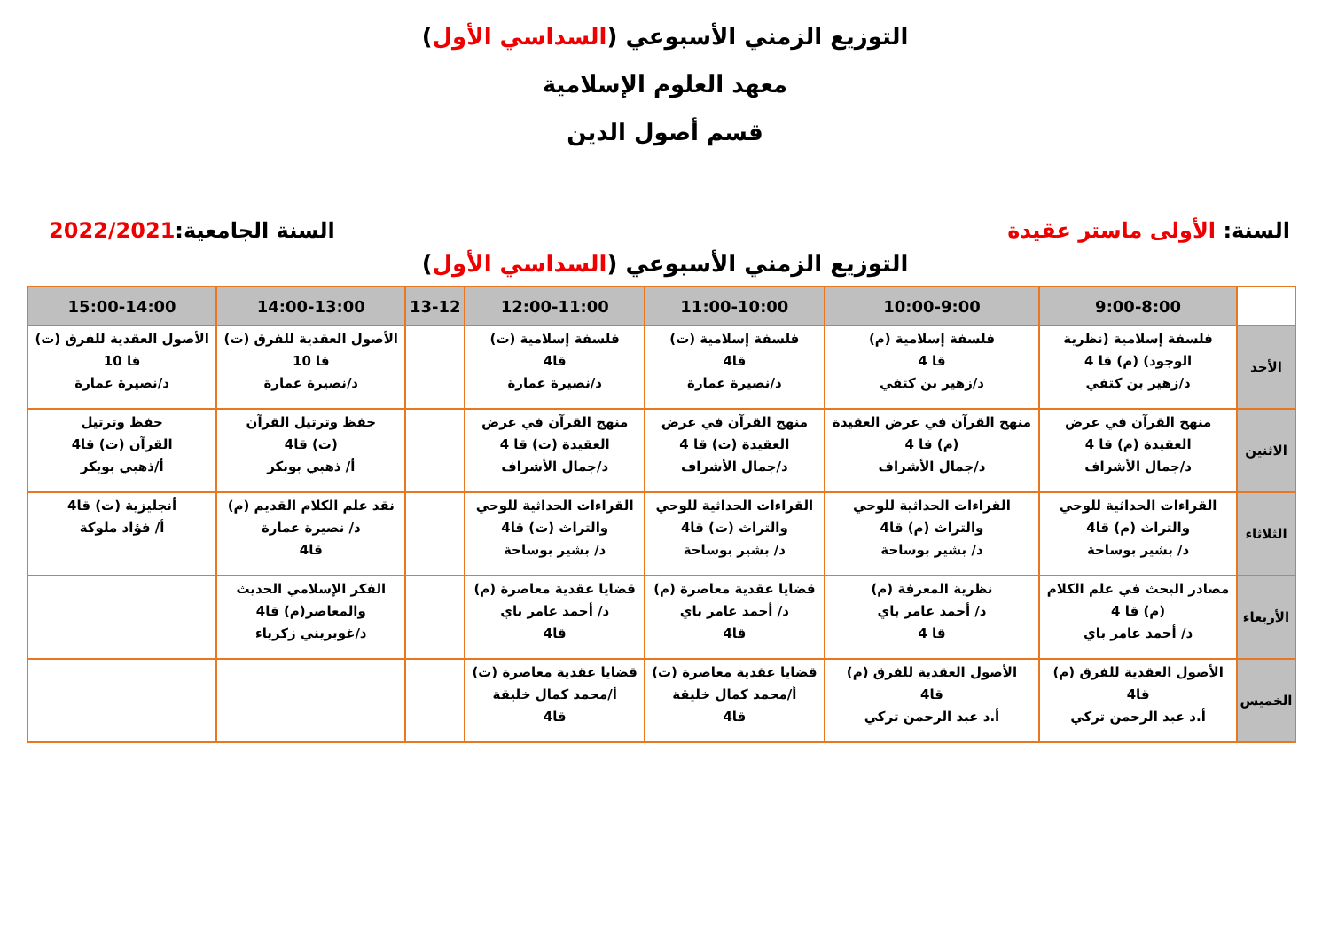التوزيع الزمني الأسبوعي (السداسي الأول)
معهد العلوم الإسلامية
قسم أصول الدين
السنة: الأولى ماستر عقيدة السنة الجامعية:2022/2021
التوزيع الزمني الأسبوعي (السداسي الأول)
| | 9:00-8:00 | 10:00-9:00 | 11:00-10:00 | 12:00-11:00 | 13-12 | 14:00-13:00 | 15:00-14:00 |
| --- | --- | --- | --- | --- | --- | --- | --- |
| الأحد | فلسفة إسلامية (نظرية الوجود) (م) قا 4 د/زهير بن كتفي | فلسفة إسلامية (م) قا 4 د/زهير بن كتفي | فلسفة إسلامية (ت) قا4 د/نصيرة عمارة | فلسفة إسلامية (ت) قا4 د/نصيرة عمارة | | الأصول العقدية للفرق (ت) قا 10 د/نصيرة عمارة | الأصول العقدية للفرق (ت) قا 10 د/نصيرة عمارة |
| الاثنين | منهج القرآن في عرض العقيدة (م) قا 4 د/جمال الأشراف | منهج القرآن في عرض العقيدة (م) قا 4 د/جمال الأشراف | منهج القرآن في عرض العقيدة (ت) قا 4 د/جمال الأشراف | منهج القرآن في عرض العقيدة (ت) قا 4 د/جمال الأشراف | | حفظ وترتيل القرآن (ت) قا4 أ/ ذهبي بوبكر | حفظ وترتيل القرآن (ت) قا4 أ/ذهبي بوبكر |
| الثلاثاء | القراءات الحداثية للوحي والتراث (م) قا4 د/ بشير بوساحة | القراءات الحداثية للوحي والتراث (م) قا4 د/ بشير بوساحة | القراءات الحداثية للوحي والتراث (ت) قا4 د/ بشير بوساحة | القراءات الحداثية للوحي والتراث (ت) قا4 د/ بشير بوساحة | | نقد علم الكلام القديم (م) د/ نصيرة عمارة قا4 | أنجليزية (ت) قا4 أ/ فؤاد ملوكة |
| الأربعاء | مصادر البحث في علم الكلام (م) قا 4 د/ أحمد عامر باي | نظرية المعرفة (م) د/ أحمد عامر باي قا 4 | قضايا عقدية معاصرة (م) د/ أحمد عامر باي قا4 | قضايا عقدية معاصرة (م) د/ أحمد عامر باي قا4 | | الفكر الإسلامي الحديث والمعاصر(م) قا4 د/غوبريني زكرياء | |
| الخميس | الأصول العقدية للفرق (م) قا4 أ.د عبد الرحمن تركي | الأصول العقدية للفرق (م) قا4 أ.د عبد الرحمن تركي | قضايا عقدية معاصرة (ت) أ/محمد كمال خليقة قا4 | قضايا عقدية معاصرة (ت) أ/محمد كمال خليقة قا4 | | | |